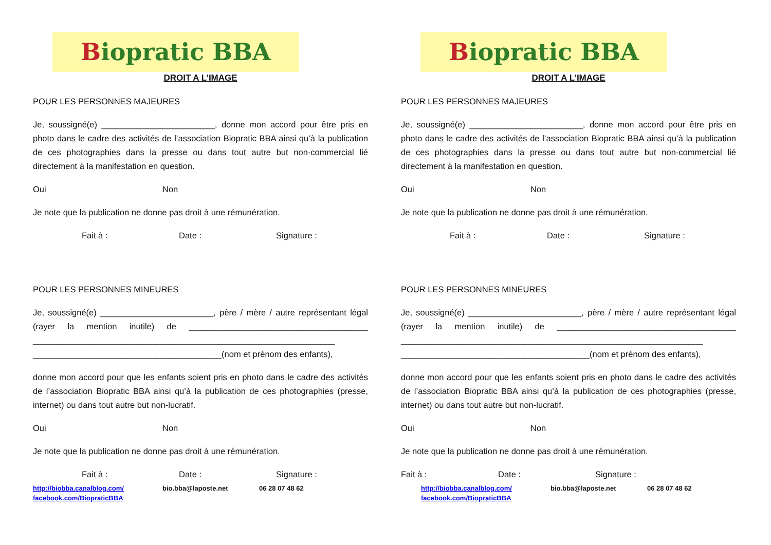Biopratic BBA
DROIT A L’IMAGE
POUR LES PERSONNES MAJEURES
Je, soussigné(e) ________________________, donne mon accord pour être pris en photo dans le cadre des activités de l’association Biopratic BBA ainsi qu’à la publication de ces photographies dans la presse ou dans tout autre but non-commercial lié directement à la manifestation en question.
Oui Non
Je note que la publication ne donne pas droit à une rémunération.
Fait à : Date : Signature :
POUR LES PERSONNES MINEURES
Je, soussigné(e) ________________________, père / mère / autre représentant légal (rayer la mention inutile) de ______________________________________ ________________________________________________________________ ________________________________________(nom et prénom des enfants),
donne mon accord pour que les enfants soient pris en photo dans le cadre des activités de l’association Biopratic BBA ainsi qu’à la publication de ces photographies (presse, internet) ou dans tout autre but non-lucratif.
Oui Non
Je note que la publication ne donne pas droit à une rémunération.
Fait à : Date : Signature :
http://biobba.canalblog.com/
facebook.com/BiopraticBBA bio.bba@laposte.net 06 28 07 48 62
Biopratic BBA
DROIT A L’IMAGE
POUR LES PERSONNES MAJEURES
Je, soussigné(e) ________________________, donne mon accord pour être pris en photo dans le cadre des activités de l’association Biopratic BBA ainsi qu’à la publication de ces photographies dans la presse ou dans tout autre but non-commercial lié directement à la manifestation en question.
Oui Non
Je note que la publication ne donne pas droit à une rémunération.
Fait à : Date : Signature :
POUR LES PERSONNES MINEURES
Je, soussigné(e) ________________________, père / mère / autre représentant légal (rayer la mention inutile) de ______________________________________ ________________________________________________________________ ________________________________________(nom et prénom des enfants),
donne mon accord pour que les enfants soient pris en photo dans le cadre des activités de l’association Biopratic BBA ainsi qu’à la publication de ces photographies (presse, internet) ou dans tout autre but non-lucratif.
Oui Non
Je note que la publication ne donne pas droit à une rémunération.
Fait à : Date : Signature :
http://biobba.canalblog.com/
facebook.com/BiopraticBBA bio.bba@laposte.net 06 28 07 48 62